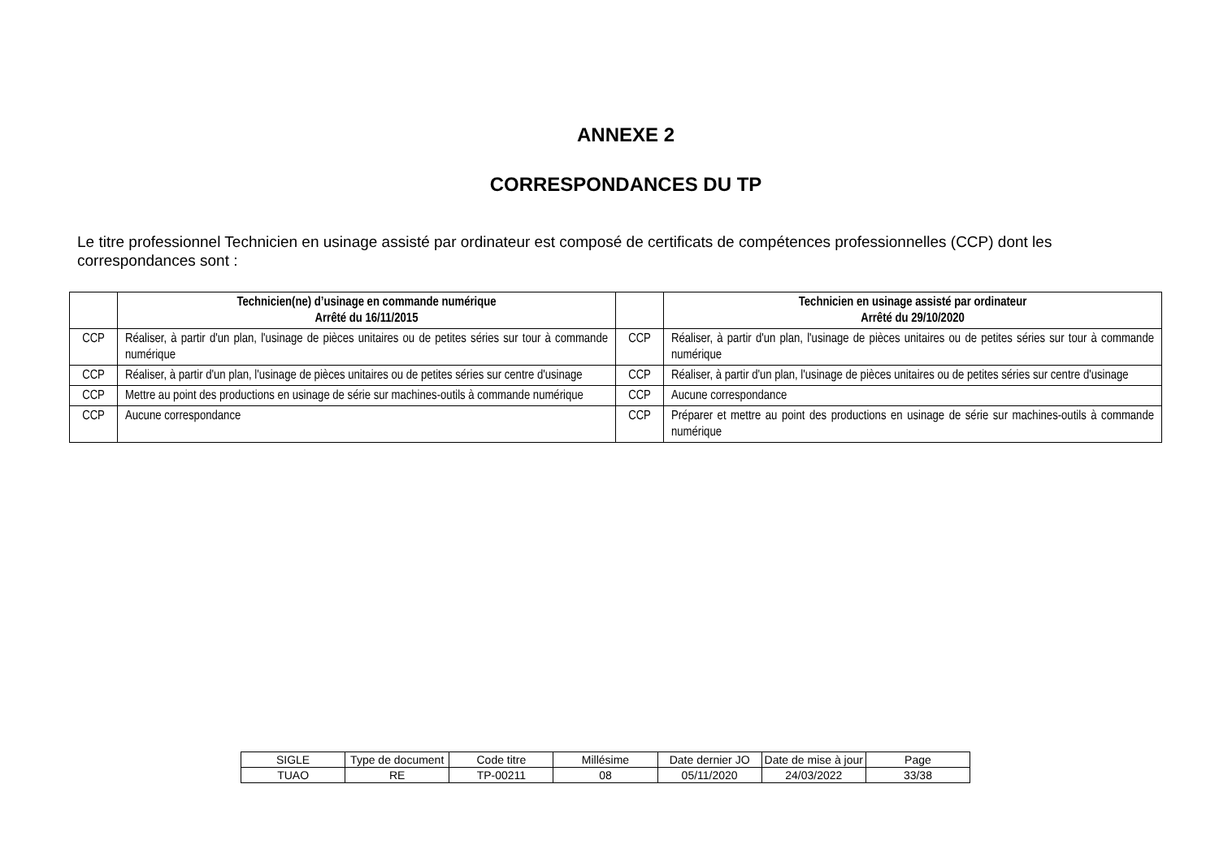ANNEXE 2
CORRESPONDANCES DU TP
Le titre professionnel Technicien en usinage assisté par ordinateur est composé de certificats de compétences professionnelles (CCP) dont les correspondances sont :
| | Technicien(ne) d’usinage en commande numérique Arrêté du 16/11/2015 | | Technicien en usinage assisté par ordinateur Arrêté du 29/10/2020 |
| --- | --- | --- | --- |
| CCP | Réaliser, à partir d'un plan, l'usinage de pièces unitaires ou de petites séries sur tour à commande numérique | CCP | Réaliser, à partir d'un plan, l'usinage de pièces unitaires ou de petites séries sur tour à commande numérique |
| CCP | Réaliser, à partir d'un plan, l'usinage de pièces unitaires ou de petites séries sur centre d'usinage | CCP | Réaliser, à partir d'un plan, l'usinage de pièces unitaires ou de petites séries sur centre d'usinage |
| CCP | Mettre au point des productions en usinage de série sur machines-outils à commande numérique | CCP | Aucune correspondance |
| CCP | Aucune correspondance | CCP | Préparer et mettre au point des productions en usinage de série sur machines-outils à commande numérique |
| SIGLE | Type de document | Code titre | Millésime | Date dernier JO | Date de mise à jour | Page |
| TUAO | RE | TP-00211 | 08 | 05/11/2020 | 24/03/2022 | 33/38 |